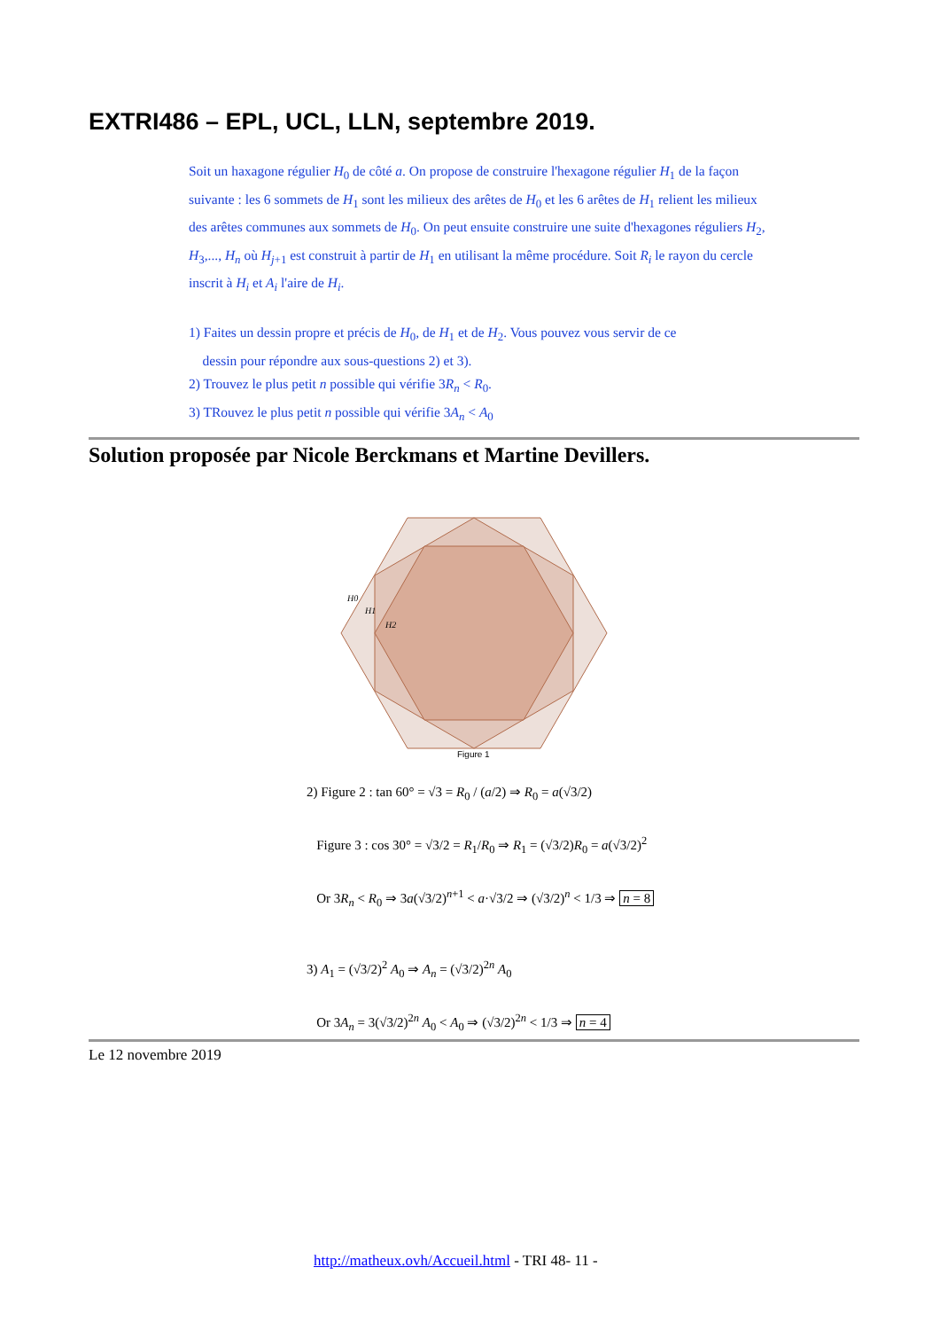EXTRI486 – EPL, UCL, LLN, septembre 2019.
Soit un haxagone régulier H<sub>0</sub> de côté a. On propose de construire l'hexagone régulier H<sub>1</sub> de la façon suivante : les 6 sommets de H<sub>1</sub> sont les milieux des arêtes de H<sub>0</sub> et les 6 arêtes de H<sub>1</sub> relient les milieux des arêtes communes aux sommets de H<sub>0</sub>. On peut ensuite construire une suite d'hexagones réguliers H<sub>2</sub>, H<sub>3</sub>,..., H<sub>n</sub> où H<sub>j+1</sub> est construit à partir de H<sub>1</sub> en utilisant la même procédure. Soit R<sub>i</sub> le rayon du cercle inscrit à H<sub>i</sub> et A<sub>i</sub> l'aire de H<sub>i</sub>.
1) Faites un dessin propre et précis de H<sub>0</sub>, de H<sub>1</sub> et de H<sub>2</sub>. Vous pouvez vous servir de ce
dessin pour répondre aux sous-questions 2) et 3).
2) Trouvez le plus petit n possible qui vérifie 3R<sub>n</sub> < R<sub>0</sub>.
3) TRouvez le plus petit n possible qui vérifie 3A<sub>n</sub> < A<sub>0</sub>
Solution proposée par Nicole Berckmans et Martine Devillers.
H0
H1
H2
Figure 1
2) Figure 2 : tan 60° = √3 = R<sub>0</sub> / (a/2) ⇒ R<sub>0</sub> = a(√3/2)
Figure 3 : cos 30° = √3/2 = R<sub>1</sub>/R<sub>0</sub> ⇒ R<sub>1</sub> = (√3/2)R<sub>0</sub> = a(√3/2)<sup>2</sup>
Or 3R<sub>n</sub> < R<sub>0</sub> ⇒ 3a(√3/2)<sup>n+1</sup> < a·√3/2 ⇒ (√3/2)<sup>n</sup> < 1/3 ⇒ n = 8
3) A<sub>1</sub> = (√3/2)<sup>2</sup> A<sub>0</sub> ⇒ A<sub>n</sub> = (√3/2)<sup>2n</sup> A<sub>0</sub>
Or 3A<sub>n</sub> = 3(√3/2)<sup>2n</sup> A<sub>0</sub> < A<sub>0</sub> ⇒ (√3/2)<sup>2n</sup> < 1/3 ⇒ n = 4
Le 12 novembre 2019
http://matheux.ovh/Accueil.html - TRI 48- 11 -